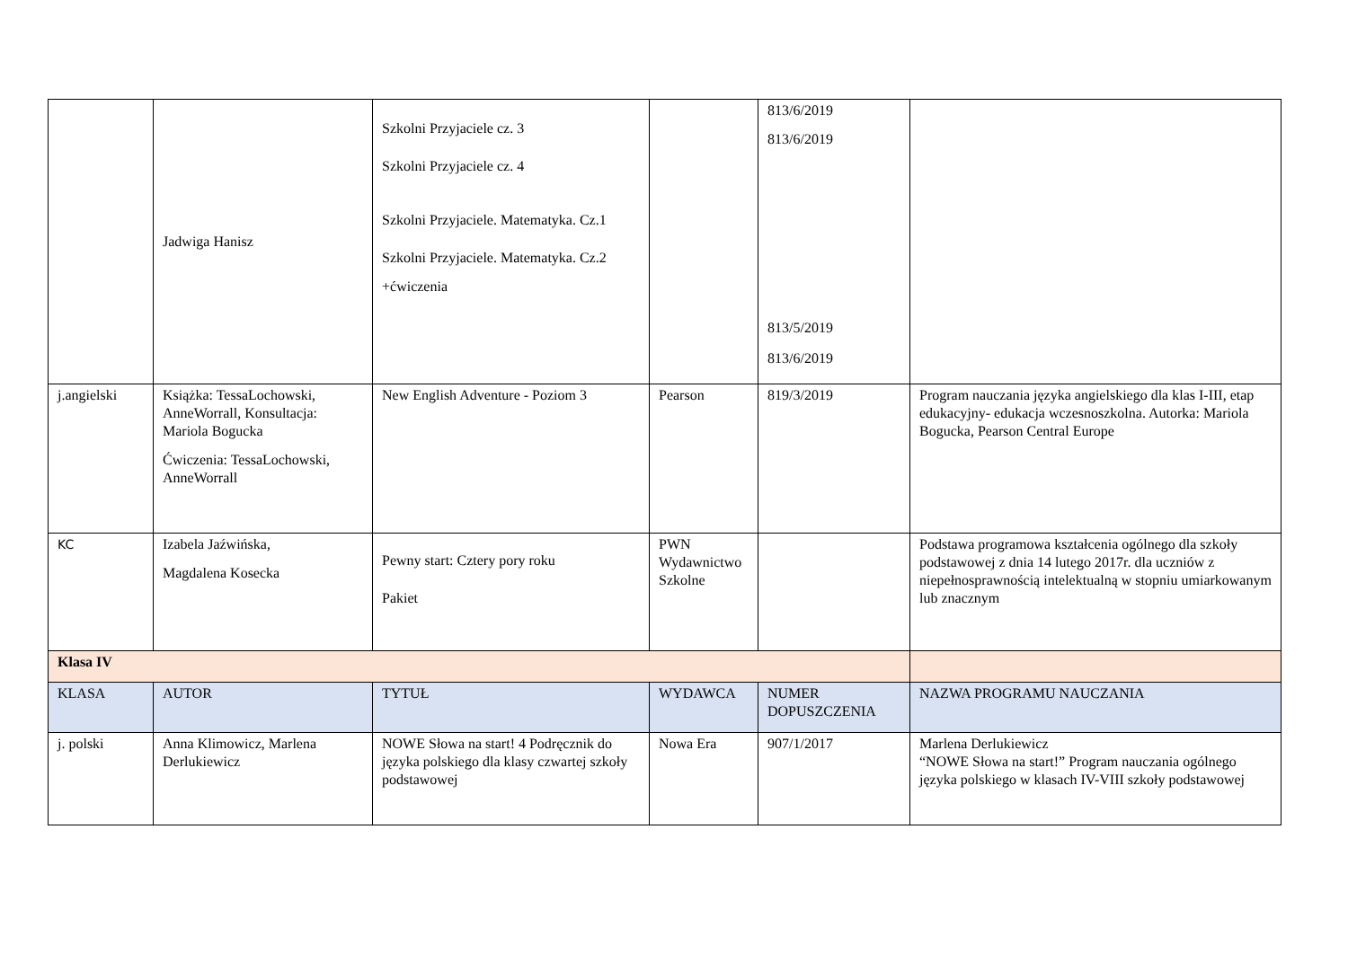| | Jadwiga Hanisz | Szkolni Przyjaciele cz. 3 Szkolni Przyjaciele cz. 4 Szkolni Przyjaciele. Matematyka. Cz.1 Szkolni Przyjaciele. Matematyka. Cz.2 +ćwiczenia | | 813/6/2019 813/6/2019 813/5/2019 813/6/2019 | |
| j.angielski | Książka: TessaLochowski, AnneWorrall, Konsultacja: Mariola Bogucka Ćwiczenia: TessaLochowski, AnneWorrall | New English Adventure - Poziom 3 | Pearson | 819/3/2019 | Program nauczania języka angielskiego dla klas I-III, etap edukacyjny- edukacja wczesnoszkolna. Autorka: Mariola Bogucka, Pearson Central Europe |
| KC | Izabela Jaźwińska, Magdalena Kosecka | Pewny start: Cztery pory roku Pakiet | PWN Wydawnictwo Szkolne | | Podstawa programowa kształcenia ogólnego dla szkoły podstawowej z dnia 14 lutego 2017r. dla uczniów z niepełnosprawnością intelektualną w stopniu umiarkowanym lub znacznym |
| Klasa IV | | | | | |
| KLASA | AUTOR | TYTUŁ | WYDAWCA | NUMER DOPUSZCZENIA | NAZWA PROGRAMU NAUCZANIA |
| j. polski | Anna Klimowicz, Marlena Derlukiewicz | NOWE Słowa na start! 4 Podręcznik do języka polskiego dla klasy czwartej szkoły podstawowej | Nowa Era | 907/1/2017 | Marlena Derlukiewicz “NOWE Słowa na start!” Program nauczania ogólnego języka polskiego w klasach IV-VIII szkoły podstawowej |